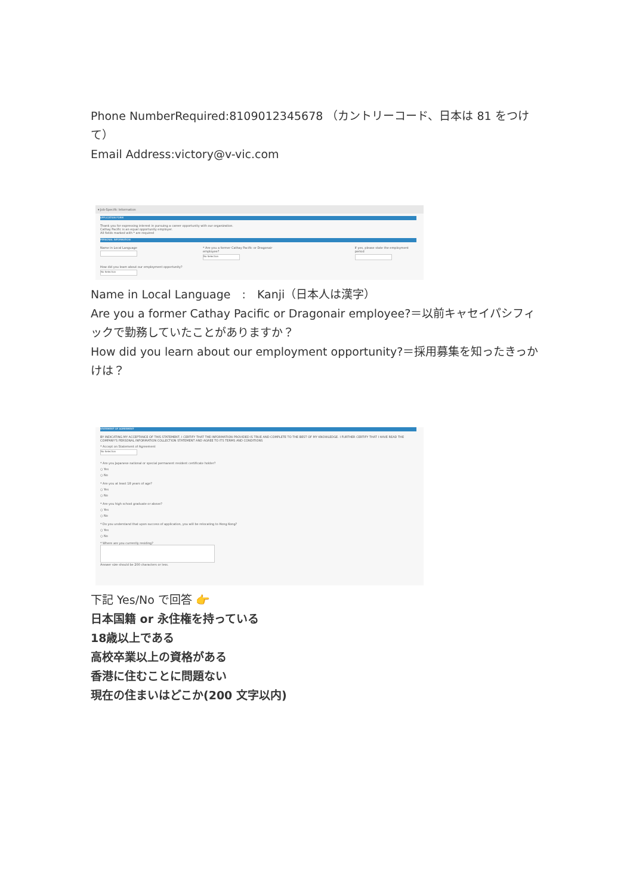Phone NumberRequired:8109012345678 （カントリーコード、日本は 81 をつけて）
Email Address:victory@v-vic.com
▾ Job-Specific Information
APPLICATION FORM
Thank you for expressing interest in pursuing a career opportunity with our organization.
Cathay Pacific is an equal opportunity employer.
All fields marked with * are required
PERSONAL INFORMATION
Name in Local Language * Are you a former Cathay Pacific or Dragonair employee?
No Selection
If yes, please state the employment period
How did you learn about our employment opportunity?
No Selection
Name in Local Language　:　Kanji（日本人は漢字）
Are you a former Cathay Pacific or Dragonair employee?＝以前キャセイパシフィックで勤務していたことがありますか？
How did you learn about our employment opportunity?＝採用募集を知ったきっかけは？
STATEMENT OF AGREEMENT
BY INDICATING MY ACCEPTANCE OF THIS STATEMENT, I CERTIFY THAT THE INFORMATION PROVIDED IS TRUE AND COMPLETE TO THE BEST OF MY KNOWLEDGE. I FURTHER CERTIFY THAT I HAVE READ THE COMPANY'S PERSONAL INFORMATION COLLECTION STATEMENT AND AGREE TO ITS TERMS AND CONDITIONS
* Accept on Statement of Agreement
No Selection
* Are you Japanese national or special permanent resident certificate holder?
○ Yes
○ No
* Are you at least 18 years of age?
○ Yes
○ No
* Are you high school graduate or above?
○ Yes
○ No
* Do you understand that upon success of application, you will be relocating to Hong Kong?
○ Yes
○ No
* Where are you currently residing?
Answer size should be 200 characters or less.
下記 Yes/No で回答 👉
日本国籍 or 永住権を持っている
18歳以上である
高校卒業以上の資格がある
香港に住むことに問題ない
現在の住まいはどこか(200 文字以内)